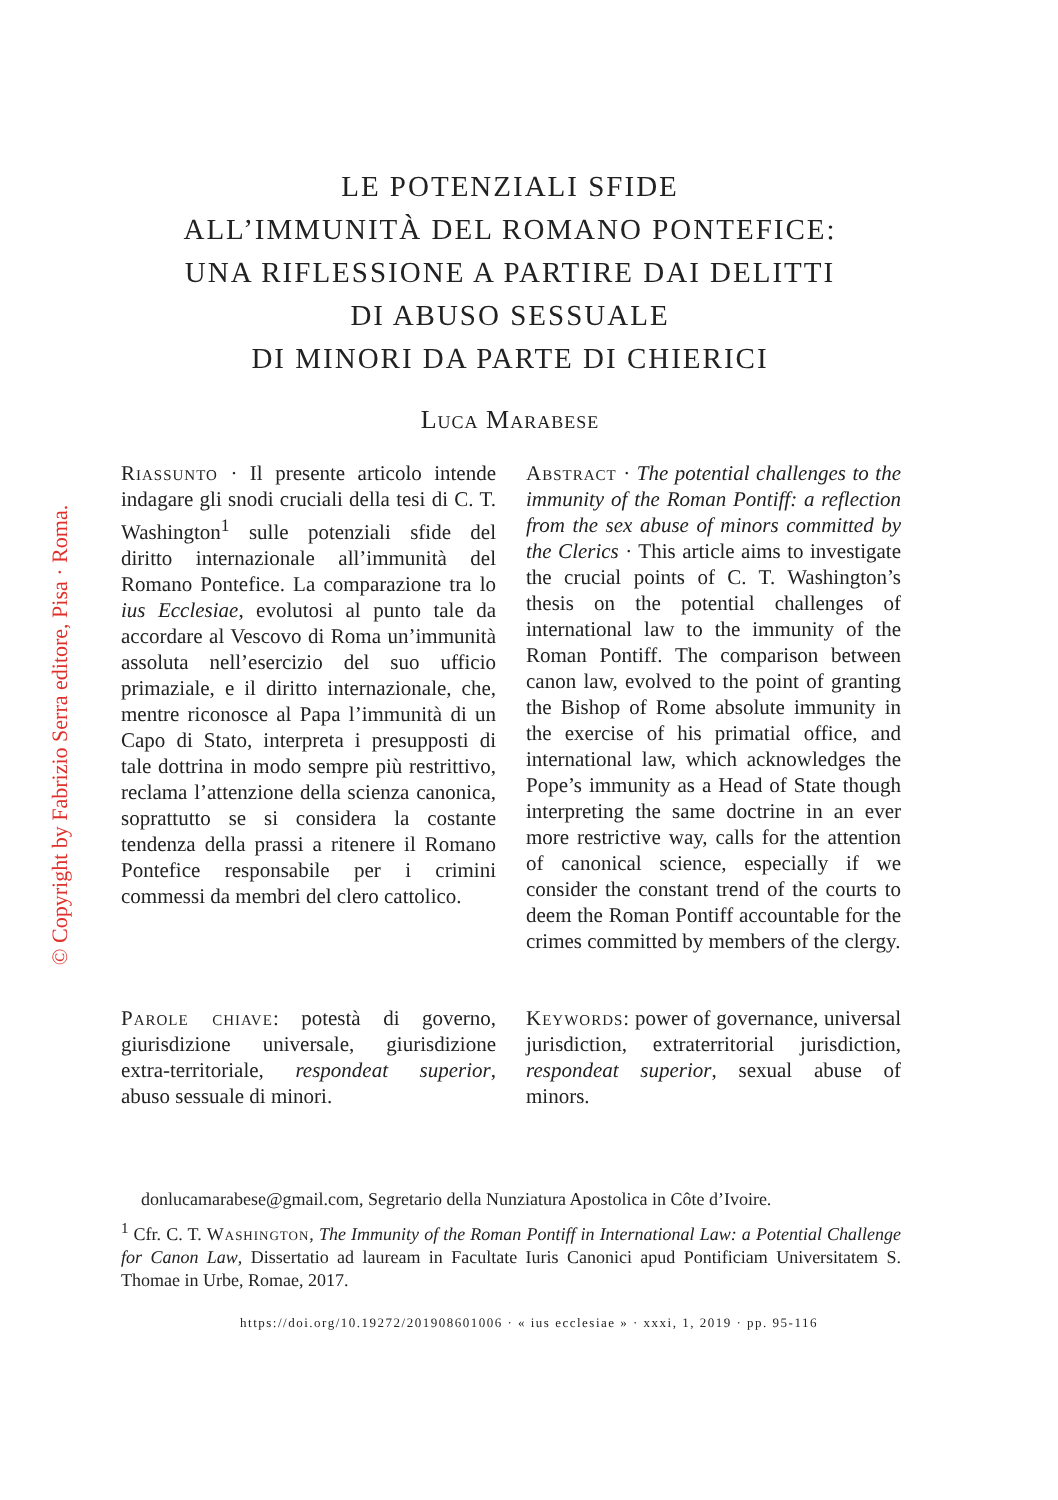© Copyright by Fabrizio Serra editore, Pisa · Roma.
LE POTENZIALI SFIDE
ALL’IMMUNITÀ DEL ROMANO PONTEFICE:
UNA RIFLESSIONE A PARTIRE DAI DELITTI
DI ABUSO SESSUALE
DI MINORI DA PARTE DI CHIERICI
Luca Marabese
Riassunto · Il presente articolo intende indagare gli snodi cruciali della tesi di C. T. Washington<sup>1</sup> sulle potenziali sfide del diritto internazionale all’immunità del Romano Pontefice. La comparazione tra lo ius Ecclesiae, evolutosi al punto tale da accordare al Vescovo di Roma un’immunità assoluta nell’esercizio del suo ufficio primaziale, e il diritto internazionale, che, mentre riconosce al Papa l’immunità di un Capo di Stato, interpreta i presupposti di tale dottrina in modo sempre più restrittivo, reclama l’attenzione della scienza canonica, soprattutto se si considera la costante tendenza della prassi a ritenere il Romano Pontefice responsabile per i crimini commessi da membri del clero cattolico.
Parole chiave: potestà di governo, giurisdizione universale, giurisdizione extra-territoriale, respondeat superior, abuso sessuale di minori.
Abstract · The potential challenges to the immunity of the Roman Pontiff: a reflection from the sex abuse of minors committed by the Clerics · This article aims to investigate the crucial points of C. T. Washington’s thesis on the potential challenges of international law to the immunity of the Roman Pontiff. The comparison between canon law, evolved to the point of granting the Bishop of Rome absolute immunity in the exercise of his primatial office, and international law, which acknowledges the Pope’s immunity as a Head of State though interpreting the same doctrine in an ever more restrictive way, calls for the attention of canonical science, especially if we consider the constant trend of the courts to deem the Roman Pontiff accountable for the crimes committed by members of the clergy.
Keywords: power of governance, universal jurisdiction, extraterritorial jurisdiction, respondeat superior, sexual abuse of minors.
donlucamarabese@gmail.com, Segretario della Nunziatura Apostolica in Côte d’Ivoire.
<sup>1</sup> Cfr. C. T. Washington, The Immunity of the Roman Pontiff in International Law: a Potential Challenge for Canon Law, Dissertatio ad lauream in Facultate Iuris Canonici apud Pontificiam Universitatem S. Thomae in Urbe, Romae, 2017.
https://doi.org/10.19272/201908601006 · « ius ecclesiae » · xxxi, 1, 2019 · pp. 95-116